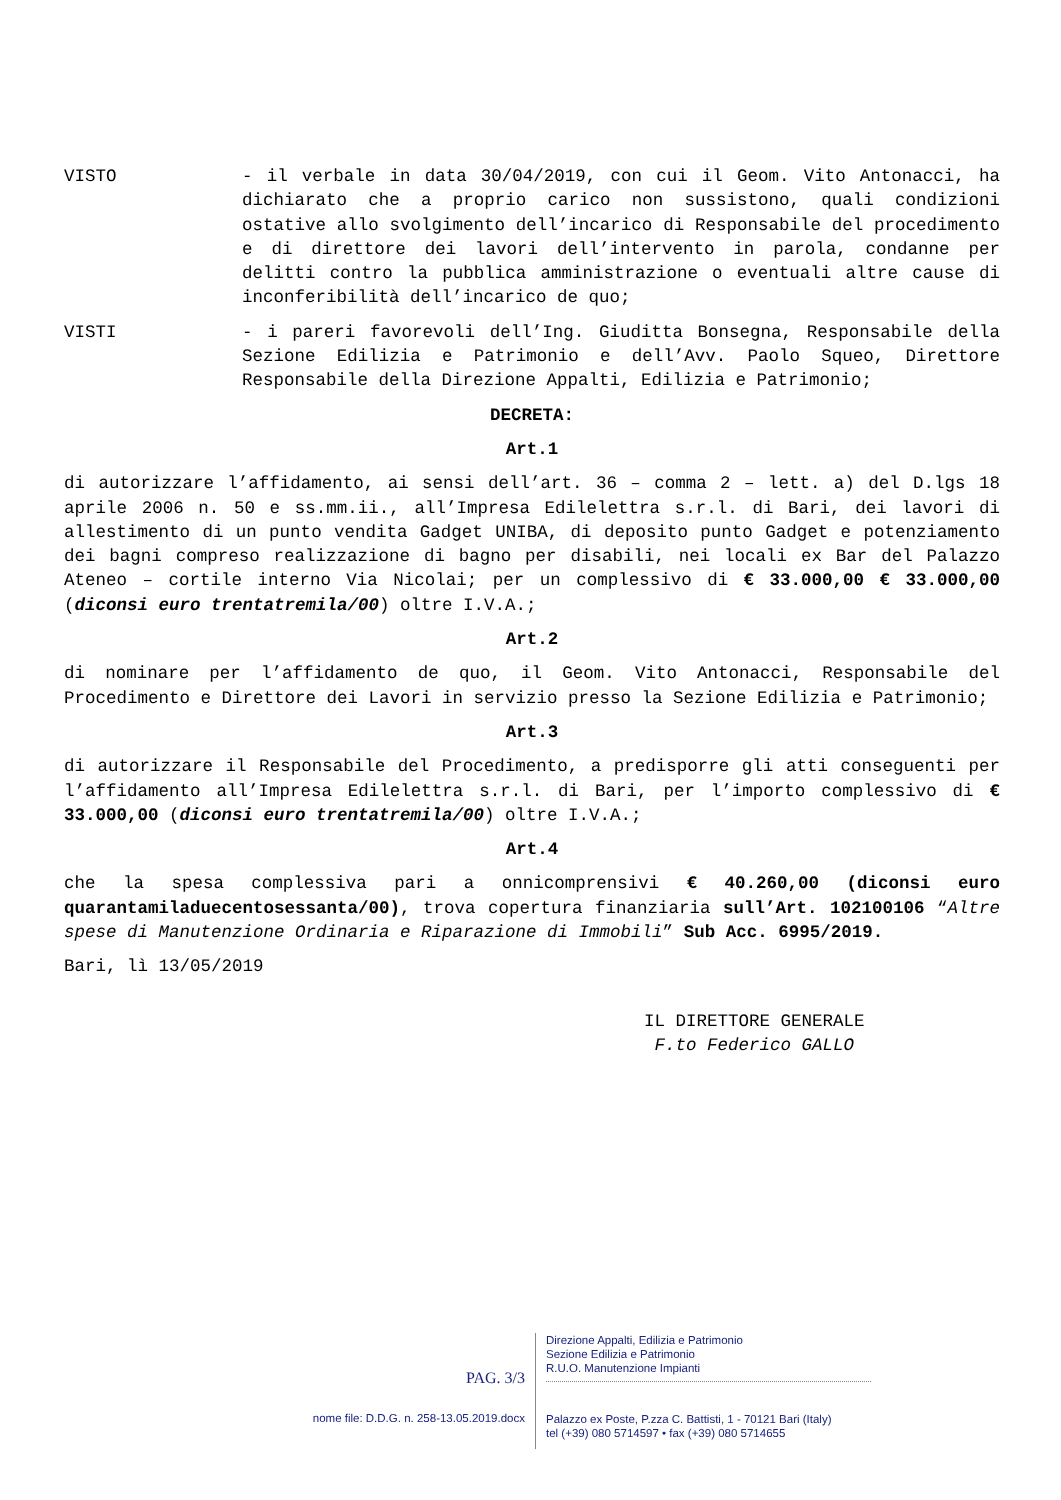VISTO - il verbale in data 30/04/2019, con cui il Geom. Vito Antonacci, ha dichiarato che a proprio carico non sussistono, quali condizioni ostative allo svolgimento dell’incarico di Responsabile del procedimento e di direttore dei lavori dell’intervento in parola, condanne per delitti contro la pubblica amministrazione o eventuali altre cause di inconferibilità dell’incarico de quo;
VISTI - i pareri favorevoli dell’Ing. Giuditta Bonsegna, Responsabile della Sezione Edilizia e Patrimonio e dell’Avv. Paolo Squeo, Direttore Responsabile della Direzione Appalti, Edilizia e Patrimonio;
DECRETA:
Art.1
di autorizzare l’affidamento, ai sensi dell’art. 36 – comma 2 – lett. a) del D.lgs 18 aprile 2006 n. 50 e ss.mm.ii., all’Impresa Edilelettra s.r.l. di Bari, dei lavori di allestimento di un punto vendita Gadget UNIBA, di deposito punto Gadget e potenziamento dei bagni compreso realizzazione di bagno per disabili, nei locali ex Bar del Palazzo Ateneo – cortile interno Via Nicolai; per un complessivo di € 33.000,00 € 33.000,00 (diconsi euro trentatremila/00) oltre I.V.A.;
Art.2
di nominare per l’affidamento de quo, il Geom. Vito Antonacci, Responsabile del Procedimento e Direttore dei Lavori in servizio presso la Sezione Edilizia e Patrimonio;
Art.3
di autorizzare il Responsabile del Procedimento, a predisporre gli atti conseguenti per l’affidamento all’Impresa Edilelettra s.r.l. di Bari, per l’importo complessivo di € 33.000,00 (diconsi euro trentatremila/00) oltre I.V.A.;
Art.4
che la spesa complessiva pari a onnicomprensivi € 40.260,00 (diconsi euro quarantamiladuecentosessanta/00), trova copertura finanziaria sull’Art. 102100106 “Altre spese di Manutenzione Ordinaria e Riparazione di Immobili” Sub Acc. 6995/2019.
Bari, lì 13/05/2019
IL DIRETTORE GENERALE
F.to Federico GALLO
PAG. 3/3
nome file: D.D.G. n. 258-13.05.2019.docx
Direzione Appalti, Edilizia e Patrimonio
Sezione Edilizia e Patrimonio
R.U.O. Manutenzione Impianti
Palazzo ex Poste, P.zza C. Battisti, 1 - 70121 Bari (Italy)
tel (+39) 080 5714597 • fax (+39) 080 5714655